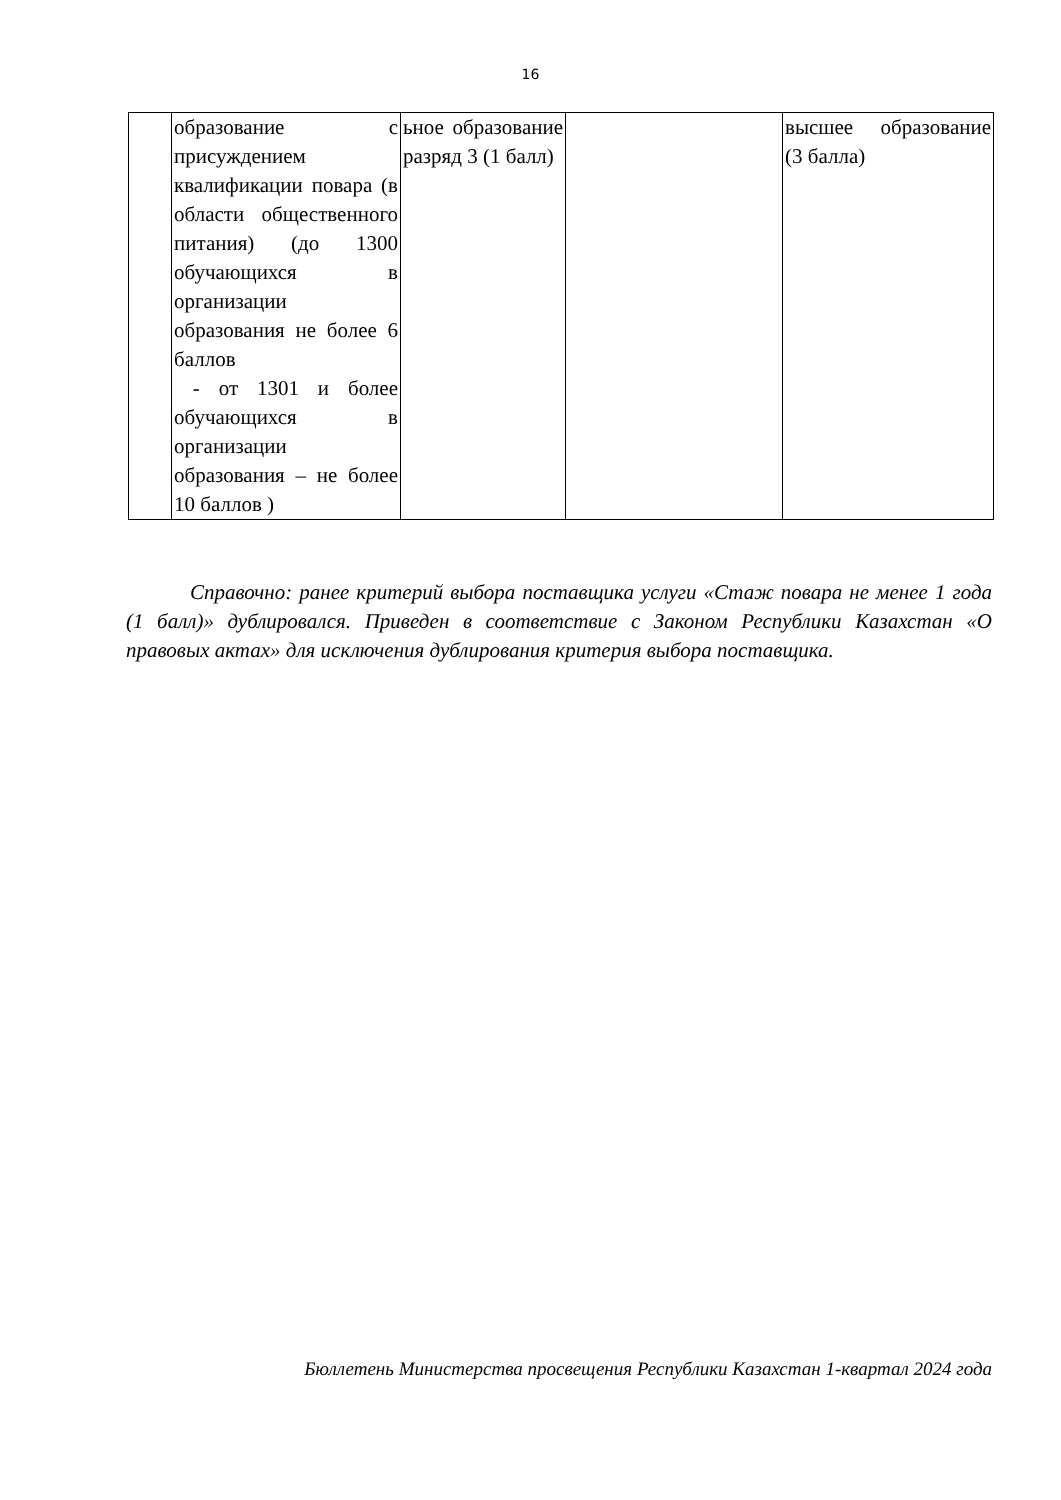16
| | образование с присуждением квалификации повара (в области общественного питания) (до 1300 обучающихся в организации образования не более 6 баллов - от 1301 и более обучающихся в организации образования – не более 10 баллов ) | ьное образование разряд 3 (1 балл) | | высшее образование (3 балла) |
Справочно: ранее критерий выбора поставщика услуги «Стаж повара не менее 1 года (1 балл)» дублировался. Приведен в соответствие с Законом Республики Казахстан «О правовых актах» для исключения дублирования критерия выбора поставщика.
Бюллетень Министерства просвещения Республики Казахстан 1-квартал 2024 года